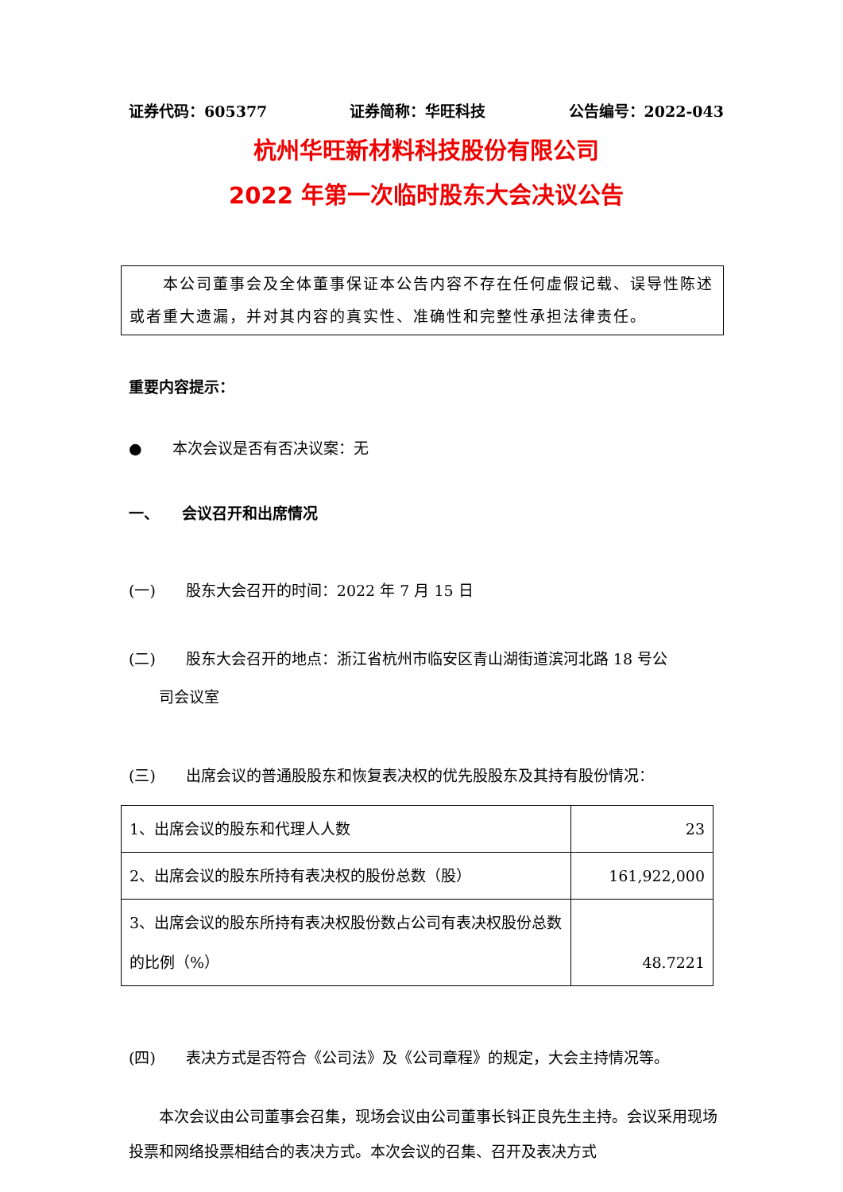证券代码：605377 证券简称：华旺科技 公告编号：2022-043
杭州华旺新材料科技股份有限公司
2022 年第一次临时股东大会决议公告
　　本公司董事会及全体董事保证本公告内容不存在任何虚假记载、误导性陈述或者重大遗漏，并对其内容的真实性、准确性和完整性承担法律责任。
重要内容提示：
●　　本次会议是否有否决议案：无
一、　　会议召开和出席情况
(一)　　股东大会召开的时间：2022 年 7 月 15 日
(二)　　股东大会召开的地点：浙江省杭州市临安区青山湖街道滨河北路 18 号公
　　司会议室
(三)　　出席会议的普通股股东和恢复表决权的优先股股东及其持有股份情况：
| 1、出席会议的股东和代理人人数 | 23 |
| 2、出席会议的股东所持有表决权的股份总数（股） | 161,922,000 |
| 3、出席会议的股东所持有表决权股份数占公司有表决权股份总数的比例（%） | 48.7221 |
(四)　　表决方式是否符合《公司法》及《公司章程》的规定，大会主持情况等。
　　本次会议由公司董事会召集，现场会议由公司董事长钭正良先生主持。会议采用现场投票和网络投票相结合的表决方式。本次会议的召集、召开及表决方式